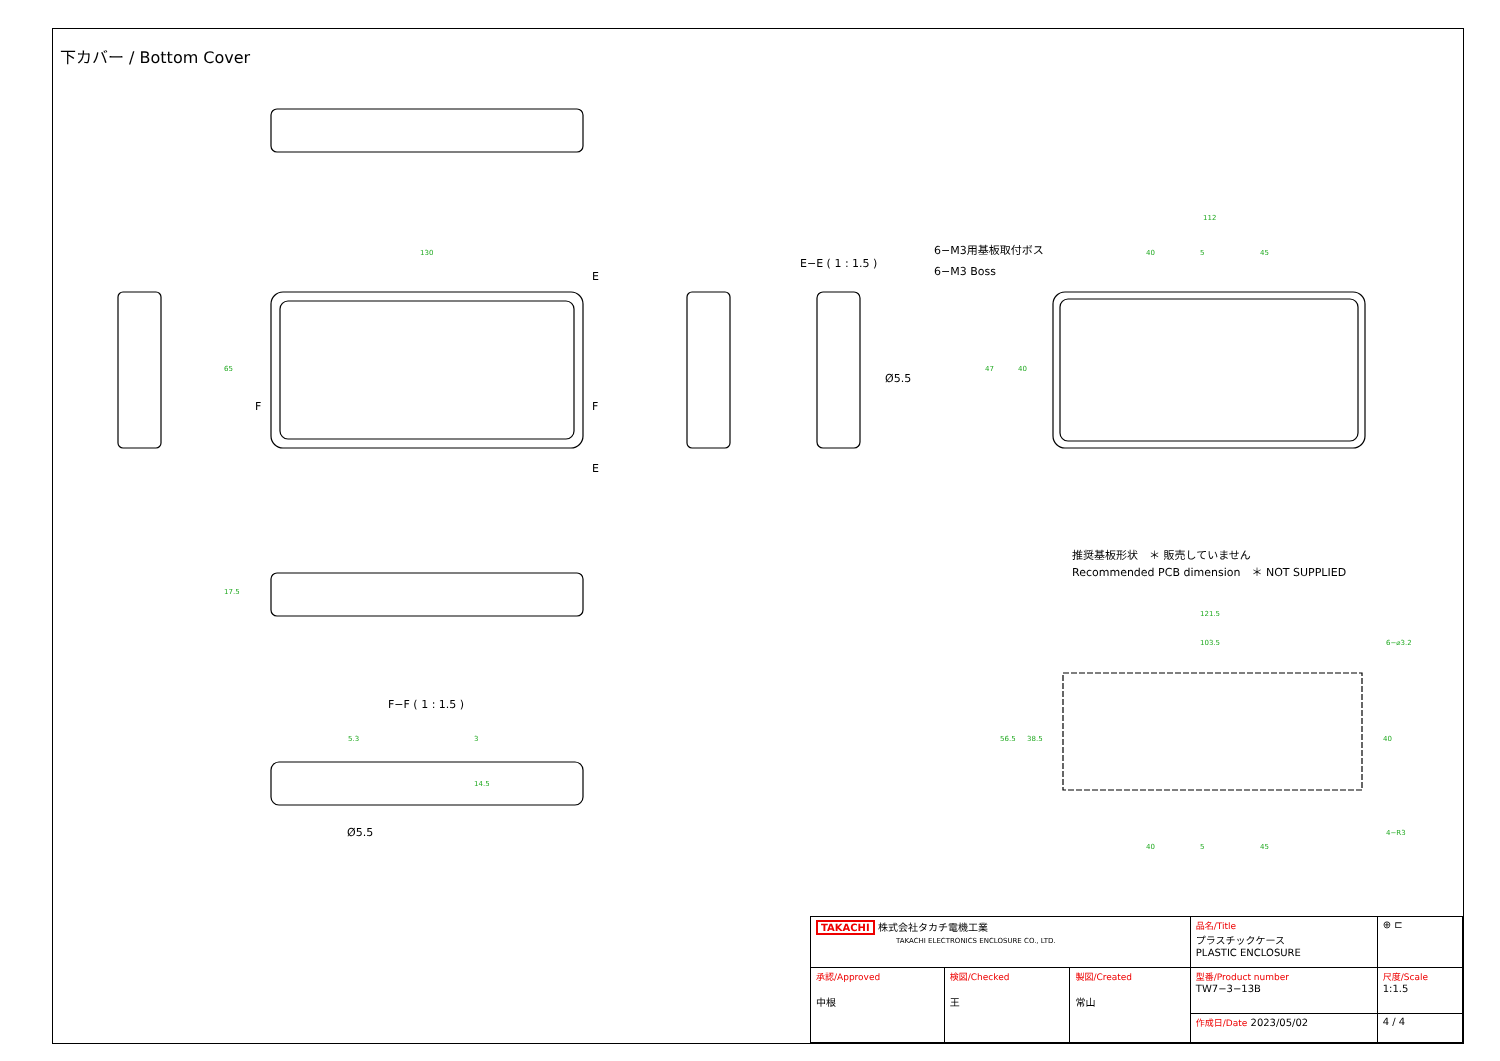下カバー / Bottom Cover
130
65
17.5
E
E
F F
E−E ( 1 : 1.5 )
Ø5.5
6−M3用基板取付ボス
6−M3 Boss
112
40 5 45
47 40
F−F ( 1 : 1.5 )
5.3 3
14.5
Ø5.5
推奨基板形状　＊ 販売していません
Recommended PCB dimension　＊ NOT SUPPLIED
121.5
103.5 6−⌀3.2
56.5 38.5 40
4−R3
40 5 45
| TAKACHI 株式会社タカチ電機工業 TAKACHI ELECTRONICS ENCLOSURE CO., LTD. | | | 品名/Title プラスチックケース PLASTIC ENCLOSURE | ⊕ ⊏ |
| 承認/Approved 中根 | 検図/Checked 王 | 製図/Created 常山 | 型番/Product number TW7−3−13B | 尺度/Scale 1:1.5 |
| | | | 作成日/Date 2023/05/02 | 4 / 4 |